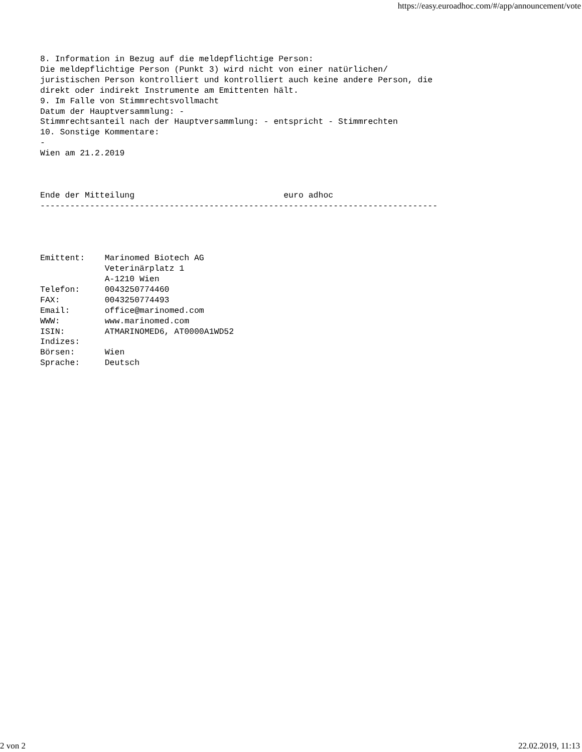https://easy.euroadhoc.com/#/app/announcement/vote
8. Information in Bezug auf die meldepflichtige Person:
Die meldepflichtige Person (Punkt 3) wird nicht von einer natürlichen/
juristischen Person kontrolliert und kontrolliert auch keine andere Person, die
direkt oder indirekt Instrumente am Emittenten hält.
9. Im Falle von Stimmrechtsvollmacht
Datum der Hauptversammlung: -
Stimmrechtsanteil nach der Hauptversammlung: - entspricht - Stimmrechten
10. Sonstige Kommentare:
-
Wien am 21.2.2019



Ende der Mitteilung                              euro adhoc
--------------------------------------------------------------------------------




Emittent:    Marinomed Biotech AG
             Veterinärplatz 1
             A-1210 Wien
Telefon:     0043250774460
FAX:         0043250774493
Email:       office@marinomed.com
WWW:         www.marinomed.com
ISIN:        ATMARINOMED6, AT0000A1WD52
Indizes:
Börsen:      Wien
Sprache:     Deutsch
2 von 2 22.02.2019, 11:13